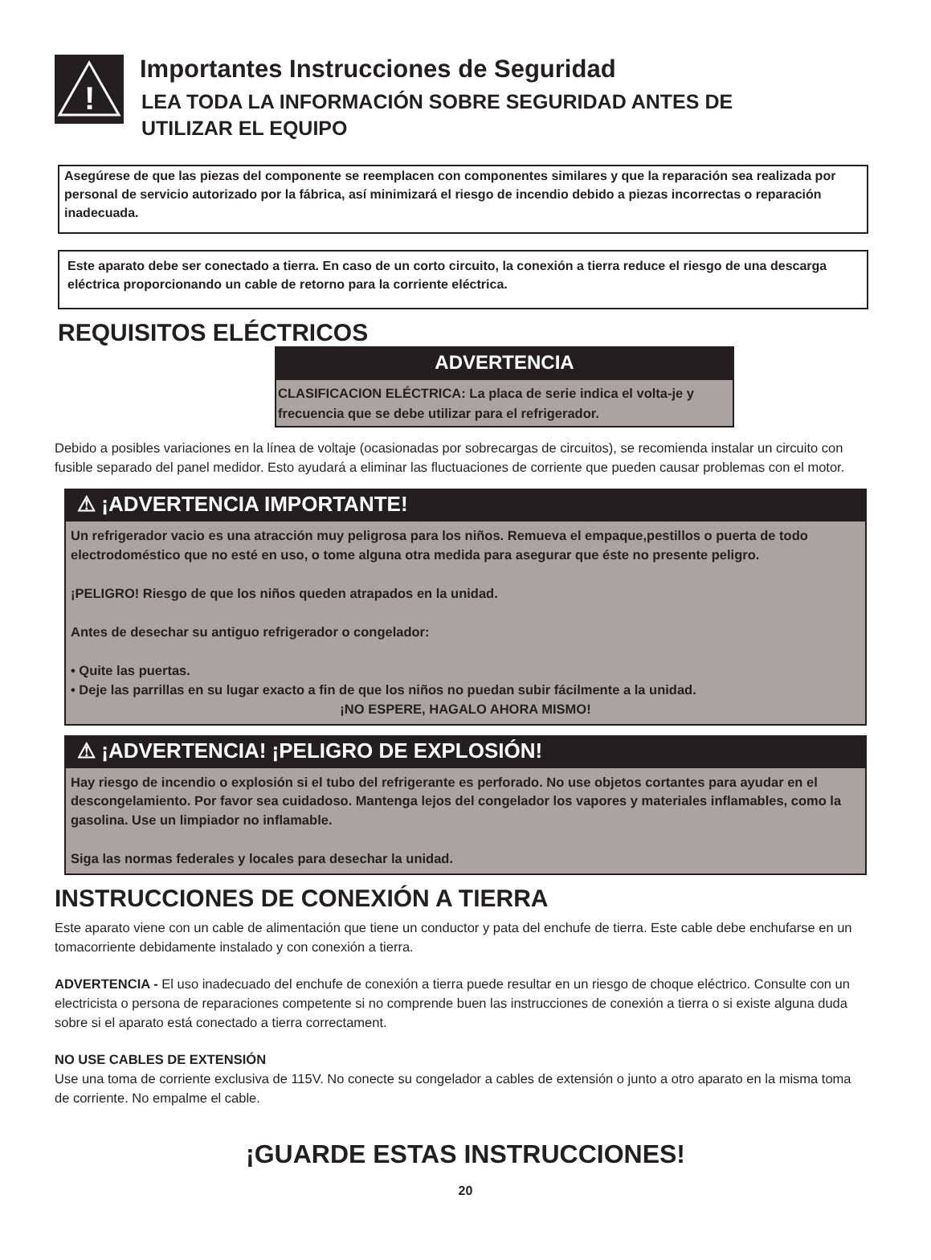!
Importantes Instrucciones de Seguridad
LEA TODA LA INFORMACIÓN SOBRE SEGURIDAD ANTES DE
UTILIZAR EL EQUIPO
Asegúrese de que las piezas del componente se reemplacen con componentes similares y que la reparación sea realizada por personal de servicio autorizado por la fábrica, así minimizará el riesgo de incendio debido a piezas incorrectas o reparación inadecuada.
Este aparato debe ser conectado a tierra. En caso de un corto circuito, la conexión a tierra reduce el riesgo de una descarga eléctrica proporcionando un cable de retorno para la corriente eléctrica.
REQUISITOS ELÉCTRICOS
ADVERTENCIA
CLASIFICACION ELÉCTRICA: La placa de serie indica el volta-je y frecuencia que se debe utilizar para el refrigerador.
Debido a posibles variaciones en la línea de voltaje (ocasionadas por sobrecargas de circuitos), se recomienda instalar un circuito con fusible separado del panel medidor. Esto ayudará a eliminar las fluctuaciones de corriente que pueden causar problemas con el motor.
⚠ ¡ADVERTENCIA IMPORTANTE!
Un refrigerador vacio es una atracción muy peligrosa para los niños. Remueva el empaque,pestillos o puerta de todo electrodoméstico que no esté en uso, o tome alguna otra medida para asegurar que éste no presente peligro.
¡PELIGRO! Riesgo de que los niños queden atrapados en la unidad.
Antes de desechar su antiguo refrigerador o congelador:
• Quite las puertas.
• Deje las parrillas en su lugar exacto a fin de que los niños no puedan subir fácilmente a la unidad.
¡NO ESPERE, HAGALO AHORA MISMO!
⚠ ¡ADVERTENCIA! ¡PELIGRO DE EXPLOSIÓN!
Hay riesgo de incendio o explosión si el tubo del refrigerante es perforado. No use objetos cortantes para ayudar en el descongelamiento. Por favor sea cuidadoso. Mantenga lejos del congelador los vapores y materiales inflamables, como la gasolina. Use un limpiador no inflamable.
Siga las normas federales y locales para desechar la unidad.
INSTRUCCIONES DE CONEXIÓN A TIERRA
Este aparato viene con un cable de alimentación que tiene un conductor y pata del enchufe de tierra. Este cable debe enchufarse en un tomacorriente debidamente instalado y con conexión a tierra.
ADVERTENCIA - El uso inadecuado del enchufe de conexión a tierra puede resultar en un riesgo de choque eléctrico. Consulte con un electricista o persona de reparaciones competente si no comprende buen las instrucciones de conexión a tierra o si existe alguna duda sobre si el aparato está conectado a tierra correctament.
NO USE CABLES DE EXTENSIÓN
Use una toma de corriente exclusiva de 115V. No conecte su congelador a cables de extensión o junto a otro aparato en la misma toma de corriente. No empalme el cable.
¡GUARDE ESTAS INSTRUCCIONES!
20